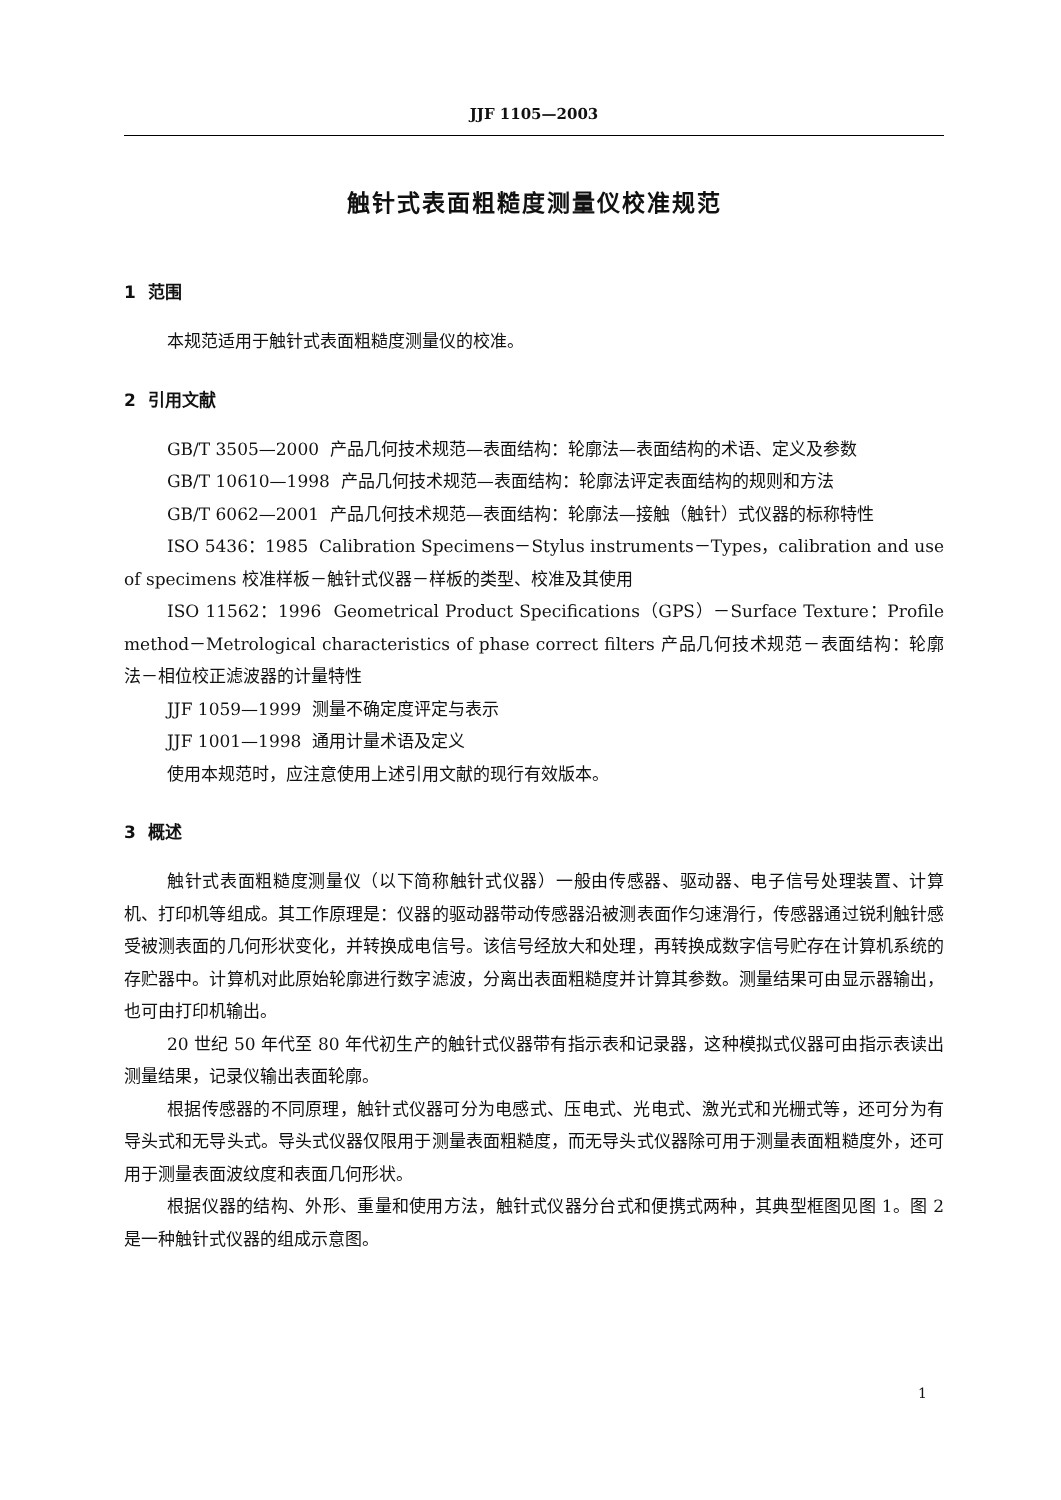JJF 1105—2003
触针式表面粗糙度测量仪校准规范
1 范围
本规范适用于触针式表面粗糙度测量仪的校准。
2 引用文献
GB/T 3505—2000 产品几何技术规范—表面结构：轮廓法—表面结构的术语、定义及参数
GB/T 10610—1998 产品几何技术规范—表面结构：轮廓法评定表面结构的规则和方法
GB/T 6062—2001 产品几何技术规范—表面结构：轮廓法—接触（触针）式仪器的标称特性
ISO 5436：1985 Calibration Specimens－Stylus instruments－Types，calibration and use of specimens 校准样板－触针式仪器－样板的类型、校准及其使用
ISO 11562：1996 Geometrical Product Specifications（GPS）－Surface Texture：Profile method－Metrological characteristics of phase correct filters 产品几何技术规范－表面结构：轮廓法－相位校正滤波器的计量特性
JJF 1059—1999 测量不确定度评定与表示
JJF 1001—1998 通用计量术语及定义
使用本规范时，应注意使用上述引用文献的现行有效版本。
3 概述
触针式表面粗糙度测量仪（以下简称触针式仪器）一般由传感器、驱动器、电子信号处理装置、计算机、打印机等组成。其工作原理是：仪器的驱动器带动传感器沿被测表面作匀速滑行，传感器通过锐利触针感受被测表面的几何形状变化，并转换成电信号。该信号经放大和处理，再转换成数字信号贮存在计算机系统的存贮器中。计算机对此原始轮廓进行数字滤波，分离出表面粗糙度并计算其参数。测量结果可由显示器输出，也可由打印机输出。
20 世纪 50 年代至 80 年代初生产的触针式仪器带有指示表和记录器，这种模拟式仪器可由指示表读出测量结果，记录仪输出表面轮廓。
根据传感器的不同原理，触针式仪器可分为电感式、压电式、光电式、激光式和光栅式等，还可分为有导头式和无导头式。导头式仪器仅限用于测量表面粗糙度，而无导头式仪器除可用于测量表面粗糙度外，还可用于测量表面波纹度和表面几何形状。
根据仪器的结构、外形、重量和使用方法，触针式仪器分台式和便携式两种，其典型框图见图 1。图 2 是一种触针式仪器的组成示意图。
1